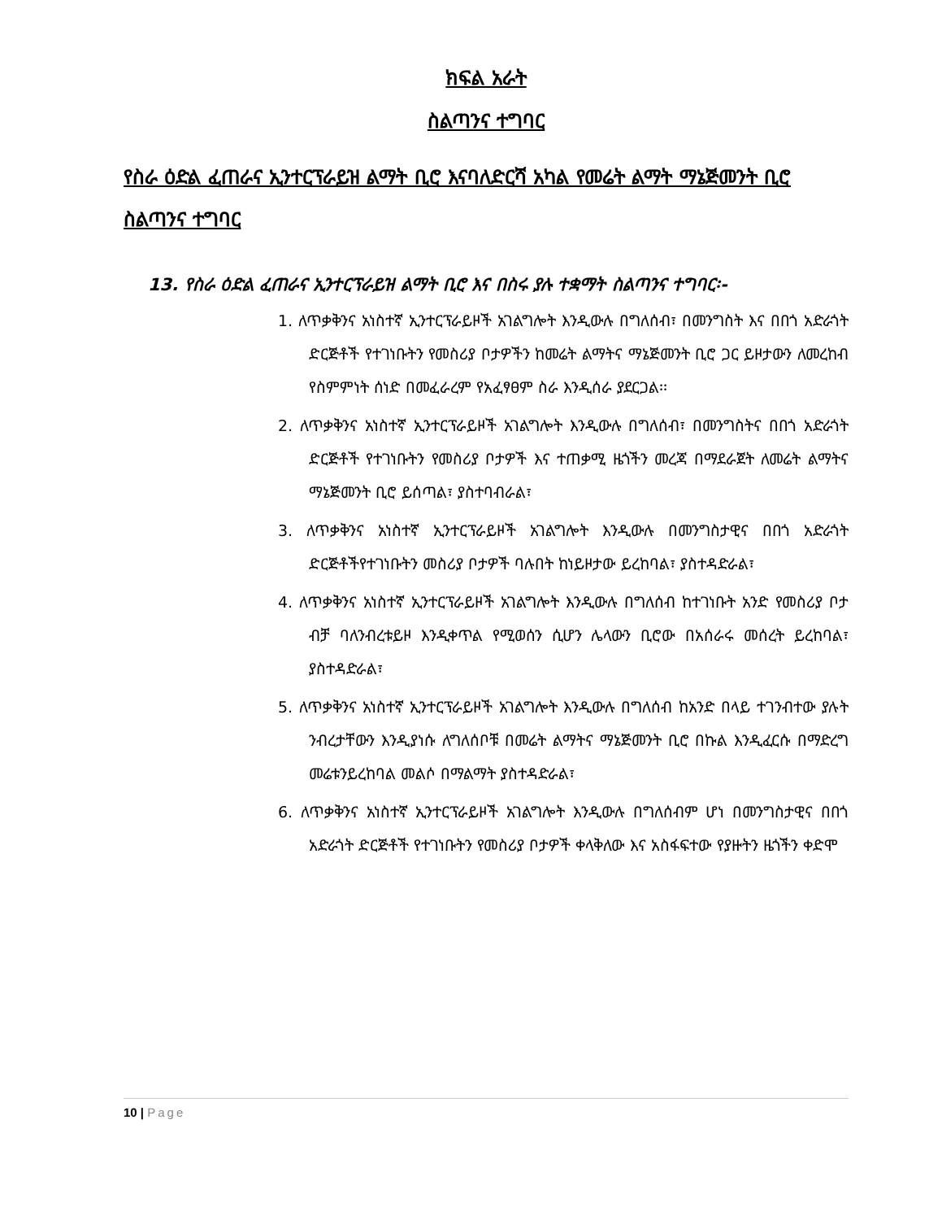ክፍል አራት
ስልጣንና ተግባር
የስራ ዕድል ፈጠራና ኢንተርፕራይዝ ልማት ቢሮ እናባለድርሻ አካል የመሬት ልማት ማኔጅመንት ቢሮ ስልጣንና ተግባር
13. የስራ ዕድል ፈጠራና ኢንተርፕራይዝ ልማት ቢሮ እና በስሩ ያሉ ተቋማት ስልጣንና ተግባር፡-
1. ለጥቃቅንና አነስተኛ ኢንተርፕራይዞች አገልግሎት እንዲውሉ በግለሰብ፣ በመንግስት እና በበጎ አድራጎት ድርጅቶች የተገነቡትን የመስሪያ ቦታዎችን ከመሬት ልማትና ማኔጅመንት ቢሮ ጋር ይዞታውን ለመረከብ የስምምነት ሰነድ በመፈራረም የአፈፃፀም ስራ እንዲሰራ ያደርጋል፡፡
2. ለጥቃቅንና አነስተኛ ኢንተርፕራይዞች አገልግሎት እንዲውሉ በግለሰብ፣ በመንግስትና በበጎ አድራጎት ድርጅቶች የተገነቡትን የመስሪያ ቦታዎች እና ተጠቃሚ ዜጎችን መረጃ በማደራጀት ለመሬት ልማትና ማኔጅመንት ቢሮ ይሰጣል፣ ያስተባብራል፣
3. ለጥቃቅንና አነስተኛ ኢንተርፕራይዞች አገልግሎት እንዲውሉ በመንግስታዊና በበጎ አድራጎት ድርጅቶችየተገነቡትን መስሪያ ቦታዎች ባሉበት ከነይዞታው ይረከባል፣ ያስተዳድራል፣
4. ለጥቃቅንና አነስተኛ ኢንተርፕራይዞች አገልግሎት እንዲውሉ በግለሰብ ከተገነቡት አንድ የመስሪያ ቦታ ብቻ ባለንብረቱይዞ እንዲቀጥል የሚወሰን ሲሆን ሌላውን ቢሮው በአሰራሩ መሰረት ይረከባል፣ ያስተዳድራል፣
5. ለጥቃቅንና አነስተኛ ኢንተርፕራይዞች አገልግሎት እንዲውሉ በግለሰብ ከአንድ በላይ ተገንብተው ያሉት ንብረታቸውን እንዲያነሱ ለግለሰቦቹ በመሬት ልማትና ማኔጅመንት ቢሮ በኩል እንዲፈርሱ በማድረግ መሬቱንይረከባል መልሶ በማልማት ያስተዳድራል፣
6. ለጥቃቅንና አነስተኛ ኢንተርፕራይዞች አገልግሎት እንዲውሉ በግለሰብም ሆነ በመንግስታዊና በበጎ አድራጎት ድርጅቶች የተገነቡትን የመስሪያ ቦታዎች ቀላቅለው እና አስፋፍተው የያዙትን ዜጎችን ቀድሞ
10 | Page